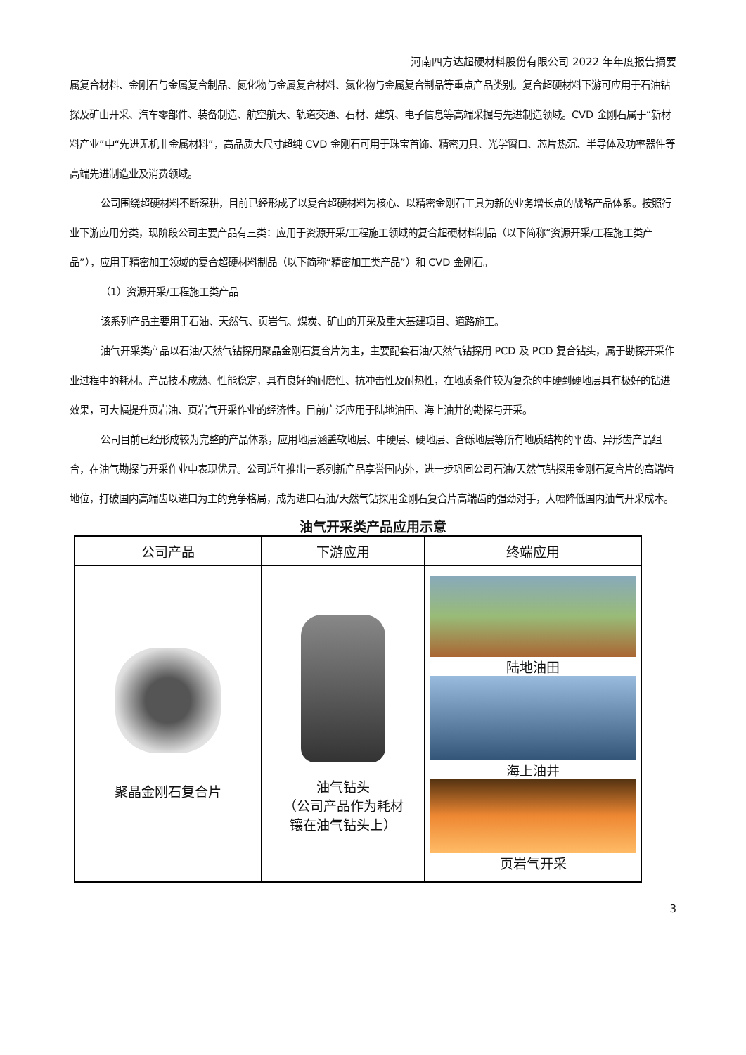河南四方达超硬材料股份有限公司 2022 年年度报告摘要
属复合材料、金刚石与金属复合制品、氮化物与金属复合材料、氮化物与金属复合制品等重点产品类别。复合超硬材料下游可应用于石油钻探及矿山开采、汽车零部件、装备制造、航空航天、轨道交通、石材、建筑、电子信息等高端采掘与先进制造领域。CVD 金刚石属于“新材料产业”中“先进无机非金属材料”，高品质大尺寸超纯 CVD 金刚石可用于珠宝首饰、精密刀具、光学窗口、芯片热沉、半导体及功率器件等高端先进制造业及消费领域。
公司围绕超硬材料不断深耕，目前已经形成了以复合超硬材料为核心、以精密金刚石工具为新的业务增长点的战略产品体系。按照行业下游应用分类，现阶段公司主要产品有三类：应用于资源开采/工程施工领域的复合超硬材料制品（以下简称“资源开采/工程施工类产品”），应用于精密加工领域的复合超硬材料制品（以下简称“精密加工类产品”）和 CVD 金刚石。
（1）资源开采/工程施工类产品
该系列产品主要用于石油、天然气、页岩气、煤炭、矿山的开采及重大基建项目、道路施工。
油气开采类产品以石油/天然气钻探用聚晶金刚石复合片为主，主要配套石油/天然气钻探用 PCD 及 PCD 复合钻头，属于勘探开采作业过程中的耗材。产品技术成熟、性能稳定，具有良好的耐磨性、抗冲击性及耐热性，在地质条件较为复杂的中硬到硬地层具有极好的钻进效果，可大幅提升页岩油、页岩气开采作业的经济性。目前广泛应用于陆地油田、海上油井的勘探与开采。
公司目前已经形成较为完整的产品体系，应用地层涵盖软地层、中硬层、硬地层、含砾地层等所有地质结构的平齿、异形齿产品组合，在油气勘探与开采作业中表现优异。公司近年推出一系列新产品享誉国内外，进一步巩固公司石油/天然气钻探用金刚石复合片的高端齿地位，打破国内高端齿以进口为主的竞争格局，成为进口石油/天然气钻探用金刚石复合片高端齿的强劲对手，大幅降低国内油气开采成本。
油气开采类产品应用示意
| 公司产品 | 下游应用 | 终端应用 |
| --- | --- | --- |
| 聚晶金刚石复合片 | 油气钻头 （公司产品作为耗材 镶在油气钻头上） | 陆地油田 海上油井 页岩气开采 |
3